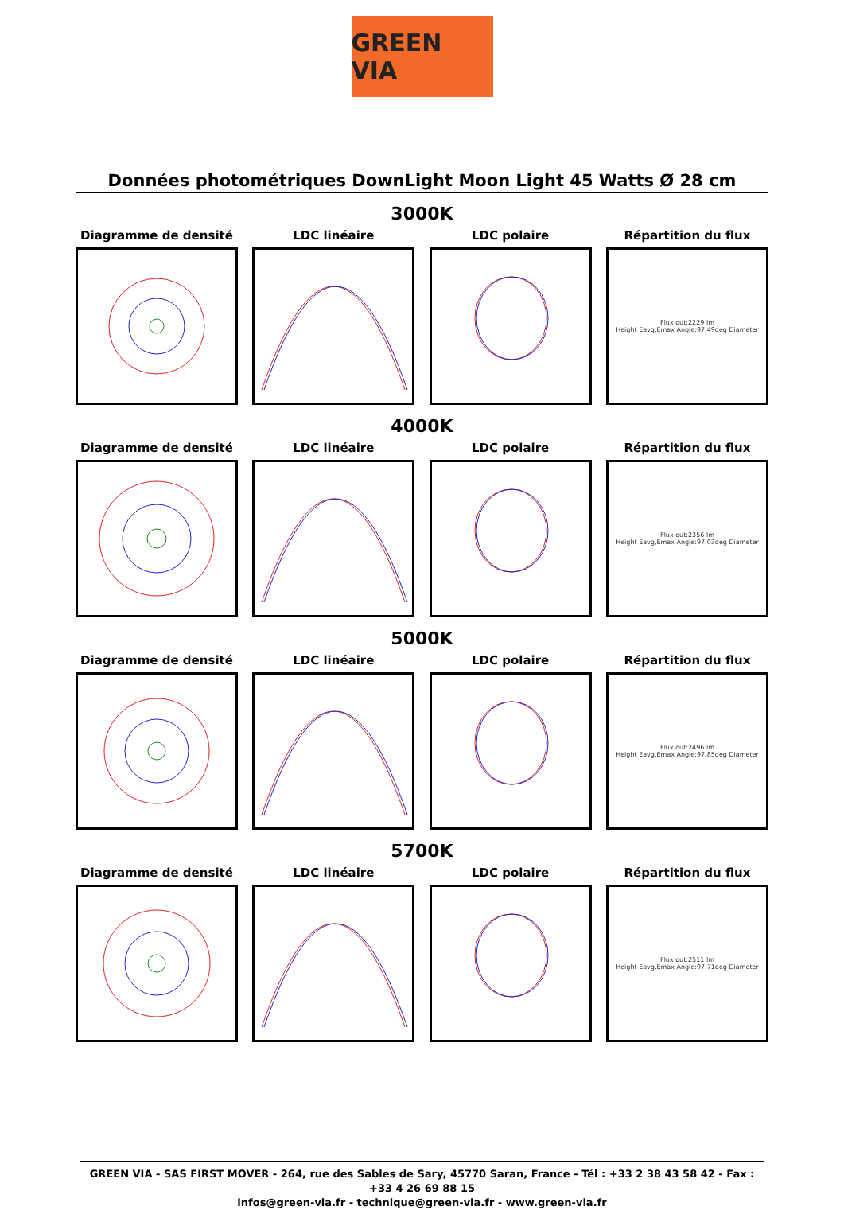GREEN VIA
Données photométriques DownLight Moon Light 45 Watts Ø 28 cm
3000K
Diagramme de densité LDC linéaire LDC polaire Répartition du flux
Flux out:2229 lm
Height Eavg,Emax Angle:97.49deg Diameter
4000K
Diagramme de densité LDC linéaire LDC polaire Répartition du flux
Flux out:2356 lm
Height Eavg,Emax Angle:97.03deg Diameter
5000K
Diagramme de densité LDC linéaire LDC polaire Répartition du flux
Flux out:2496 lm
Height Eavg,Emax Angle:97.85deg Diameter
5700K
Diagramme de densité LDC linéaire LDC polaire Répartition du flux
Flux out:2511 lm
Height Eavg,Emax Angle:97.71deg Diameter
GREEN VIA - SAS FIRST MOVER - 264, rue des Sables de Sary, 45770 Saran, France - Tél : +33 2 38 43 58 42 - Fax : +33 4 26 69 88 15
infos@green-via.fr - technique@green-via.fr - www.green-via.fr